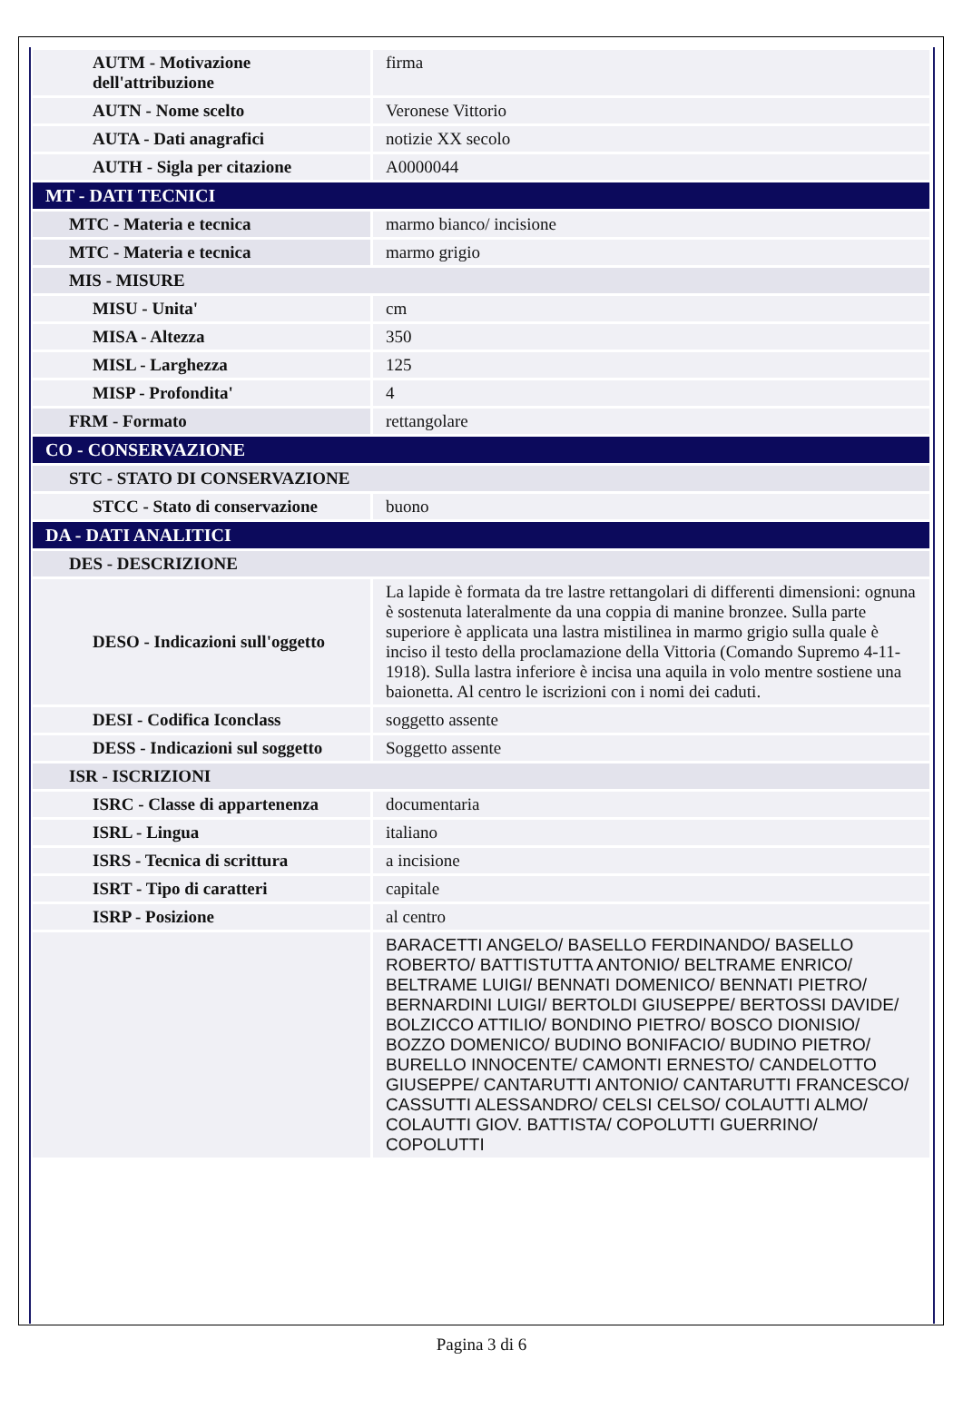| AUTM - Motivazione dell'attribuzione | firma |
| AUTN - Nome scelto | Veronese Vittorio |
| AUTA - Dati anagrafici | notizie XX secolo |
| AUTH - Sigla per citazione | A0000044 |
| MT - DATI TECNICI | |
| MTC - Materia e tecnica | marmo bianco/ incisione |
| MTC - Materia e tecnica | marmo grigio |
| MIS - MISURE | |
| MISU - Unita' | cm |
| MISA - Altezza | 350 |
| MISL - Larghezza | 125 |
| MISP - Profondita' | 4 |
| FRM - Formato | rettangolare |
| CO - CONSERVAZIONE | |
| STC - STATO DI CONSERVAZIONE | |
| STCC - Stato di conservazione | buono |
| DA - DATI ANALITICI | |
| DES - DESCRIZIONE | |
| DESO - Indicazioni sull'oggetto | La lapide è formata da tre lastre rettangolari di differenti dimensioni: ognuna è sostenuta lateralmente da una coppia di manine bronzee. Sulla parte superiore è applicata una lastra mistilinea in marmo grigio sulla quale è inciso il testo della proclamazione della Vittoria (Comando Supremo 4-11-1918). Sulla lastra inferiore è incisa una aquila in volo mentre sostiene una baionetta. Al centro le iscrizioni con i nomi dei caduti. |
| DESI - Codifica Iconclass | soggetto assente |
| DESS - Indicazioni sul soggetto | Soggetto assente |
| ISR - ISCRIZIONI | |
| ISRC - Classe di appartenenza | documentaria |
| ISRL - Lingua | italiano |
| ISRS - Tecnica di scrittura | a incisione |
| ISRT - Tipo di caratteri | capitale |
| ISRP - Posizione | al centro |
| | BARACETTI ANGELO/ BASELLO FERDINANDO/ BASELLO ROBERTO/ BATTISTUTTA ANTONIO/ BELTRAME ENRICO/ BELTRAME LUIGI/ BENNATI DOMENICO/ BENNATI PIETRO/ BERNARDINI LUIGI/ BERTOLDI GIUSEPPE/ BERTOSSI DAVIDE/ BOLZICCO ATTILIO/ BONDINO PIETRO/ BOSCO DIONISIO/ BOZZO DOMENICO/ BUDINO BONIFACIO/ BUDINO PIETRO/ BURELLO INNOCENTE/ CAMONTI ERNESTO/ CANDELOTTO GIUSEPPE/ CANTARUTTI ANTONIO/ CANTARUTTI FRANCESCO/ CASSUTTI ALESSANDRO/ CELSI CELSO/ COLAUTTI ALMO/ COLAUTTI GIOV. BATTISTA/ COPOLUTTI GUERRINO/ COPOLUTTI |
Pagina 3 di 6